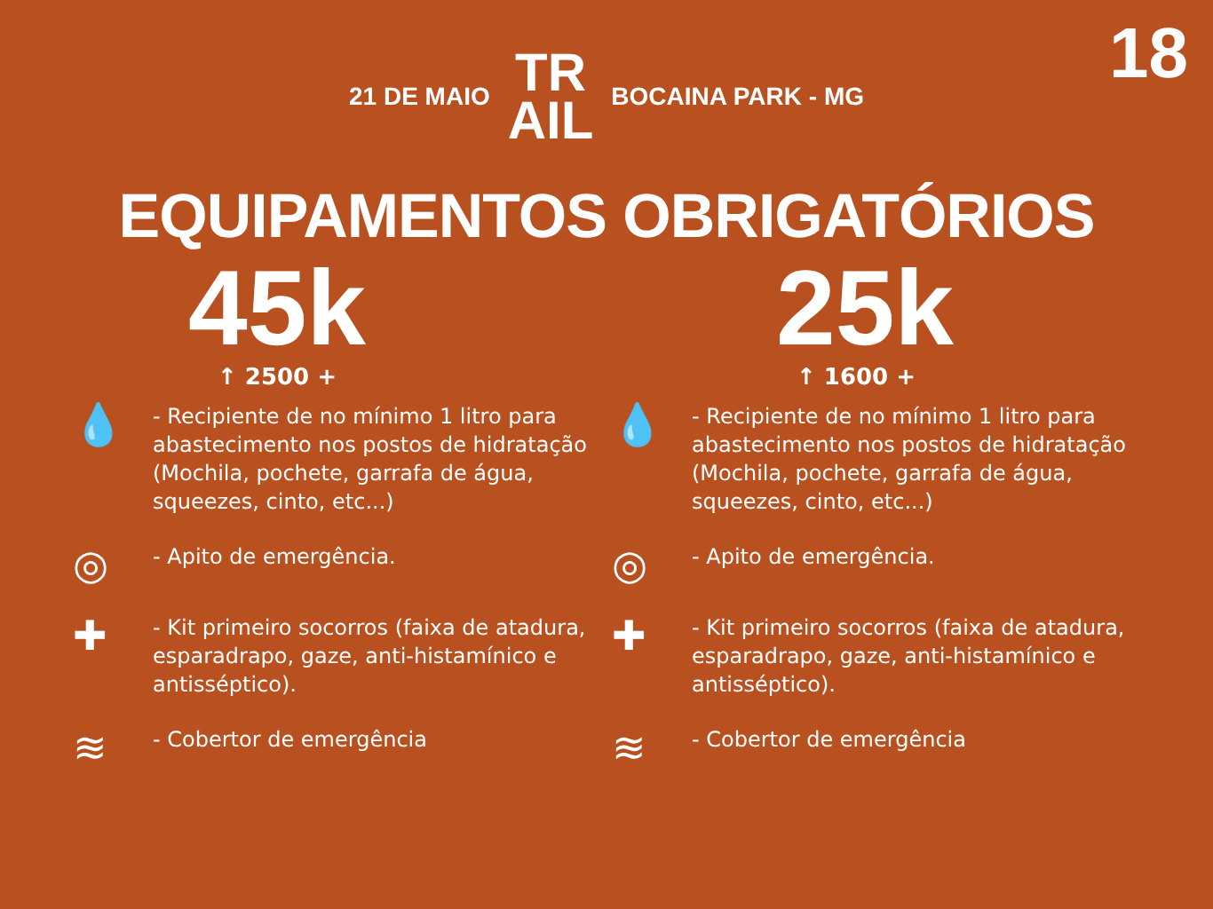18
21 DE MAIO TR
AIL BOCAINA PARK - MG
EQUIPAMENTOS OBRIGATÓRIOS
45k
↑ 2500 +
💧 - Recipiente de no mínimo 1 litro para abastecimento nos postos de hidratação (Mochila, pochete, garrafa de água, squeezes, cinto, etc...)
◎ - Apito de emergência.
✚ - Kit primeiro socorros (faixa de atadura, esparadrapo, gaze, anti-histamínico e antisséptico).
≋ - Cobertor de emergência
25k
↑ 1600 +
💧 - Recipiente de no mínimo 1 litro para abastecimento nos postos de hidratação (Mochila, pochete, garrafa de água, squeezes, cinto, etc...)
◎ - Apito de emergência.
✚ - Kit primeiro socorros (faixa de atadura, esparadrapo, gaze, anti-histamínico e antisséptico).
≋ - Cobertor de emergência